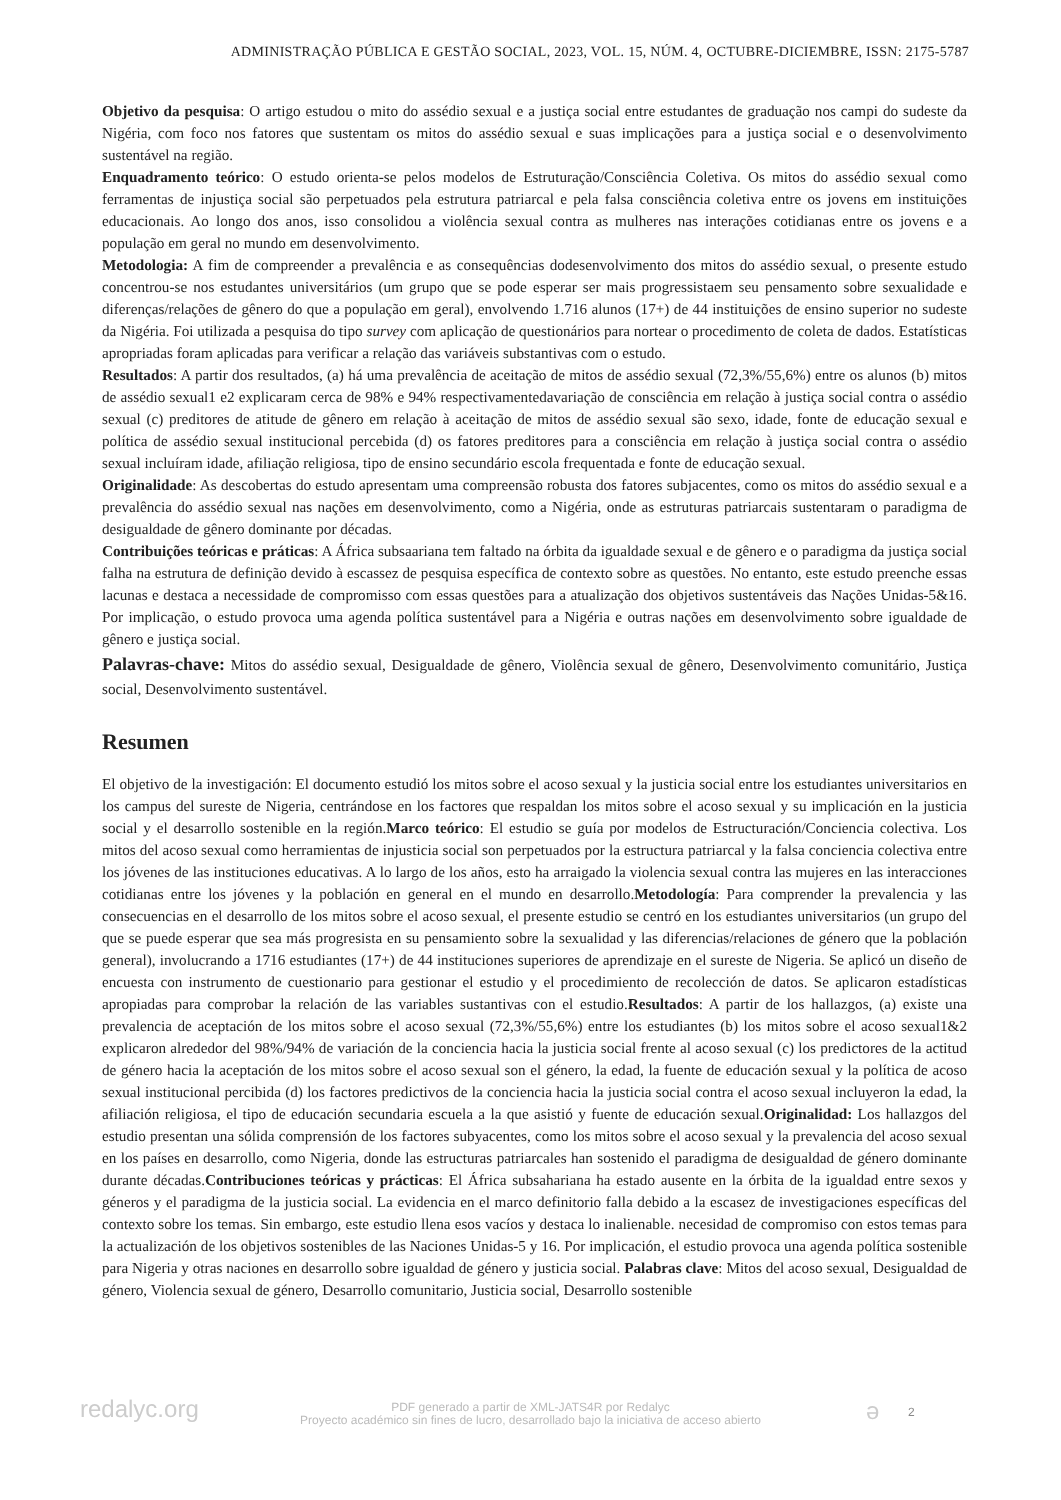ADMINISTRAÇÃO PÚBLICA E GESTÃO SOCIAL, 2023, VOL. 15, NÚM. 4, OCTUBRE-DICIEMBRE, ISSN: 2175-5787
Objetivo da pesquisa: O artigo estudou o mito do assédio sexual e a justiça social entre estudantes de graduação nos campi do sudeste da Nigéria, com foco nos fatores que sustentam os mitos do assédio sexual e suas implicações para a justiça social e o desenvolvimento sustentável na região.
Enquadramento teórico: O estudo orienta-se pelos modelos de Estruturação/Consciência Coletiva. Os mitos do assédio sexual como ferramentas de injustiça social são perpetuados pela estrutura patriarcal e pela falsa consciência coletiva entre os jovens em instituições educacionais. Ao longo dos anos, isso consolidou a violência sexual contra as mulheres nas interações cotidianas entre os jovens e a população em geral no mundo em desenvolvimento.
Metodologia: A fim de compreender a prevalência e as consequências dodesenvolvimento dos mitos do assédio sexual, o presente estudo concentrou-se nos estudantes universitários (um grupo que se pode esperar ser mais progressistaem seu pensamento sobre sexualidade e diferenças/relações de gênero do que a população em geral), envolvendo 1.716 alunos (17+) de 44 instituições de ensino superior no sudeste da Nigéria. Foi utilizada a pesquisa do tipo survey com aplicação de questionários para nortear o procedimento de coleta de dados. Estatísticas apropriadas foram aplicadas para verificar a relação das variáveis substantivas com o estudo.
Resultados: A partir dos resultados, (a) há uma prevalência de aceitação de mitos de assédio sexual (72,3%/55,6%) entre os alunos (b) mitos de assédio sexual1 e2 explicaram cerca de 98% e 94% respectivamentedavariação de consciência em relação à justiça social contra o assédio sexual (c) preditores de atitude de gênero em relação à aceitação de mitos de assédio sexual são sexo, idade, fonte de educação sexual e política de assédio sexual institucional percebida (d) os fatores preditores para a consciência em relação à justiça social contra o assédio sexual incluíram idade, afiliação religiosa, tipo de ensino secundário escola frequentada e fonte de educação sexual.
Originalidade: As descobertas do estudo apresentam uma compreensão robusta dos fatores subjacentes, como os mitos do assédio sexual e a prevalência do assédio sexual nas nações em desenvolvimento, como a Nigéria, onde as estruturas patriarcais sustentaram o paradigma de desigualdade de gênero dominante por décadas.
Contribuições teóricas e práticas: A África subsaariana tem faltado na órbita da igualdade sexual e de gênero e o paradigma da justiça social falha na estrutura de definição devido à escassez de pesquisa específica de contexto sobre as questões. No entanto, este estudo preenche essas lacunas e destaca a necessidade de compromisso com essas questões para a atualização dos objetivos sustentáveis das Nações Unidas-5&16. Por implicação, o estudo provoca uma agenda política sustentável para a Nigéria e outras nações em desenvolvimento sobre igualdade de gênero e justiça social.
Palavras-chave: Mitos do assédio sexual, Desigualdade de gênero, Violência sexual de gênero, Desenvolvimento comunitário, Justiça social, Desenvolvimento sustentável.
Resumen
El objetivo de la investigación: El documento estudió los mitos sobre el acoso sexual y la justicia social entre los estudiantes universitarios en los campus del sureste de Nigeria, centrándose en los factores que respaldan los mitos sobre el acoso sexual y su implicación en la justicia social y el desarrollo sostenible en la región.Marco teórico: El estudio se guía por modelos de Estructuración/Conciencia colectiva. Los mitos del acoso sexual como herramientas de injusticia social son perpetuados por la estructura patriarcal y la falsa conciencia colectiva entre los jóvenes de las instituciones educativas. A lo largo de los años, esto ha arraigado la violencia sexual contra las mujeres en las interacciones cotidianas entre los jóvenes y la población en general en el mundo en desarrollo.Metodología: Para comprender la prevalencia y las consecuencias en el desarrollo de los mitos sobre el acoso sexual, el presente estudio se centró en los estudiantes universitarios (un grupo del que se puede esperar que sea más progresista en su pensamiento sobre la sexualidad y las diferencias/relaciones de género que la población general), involucrando a 1716 estudiantes (17+) de 44 instituciones superiores de aprendizaje en el sureste de Nigeria. Se aplicó un diseño de encuesta con instrumento de cuestionario para gestionar el estudio y el procedimiento de recolección de datos. Se aplicaron estadísticas apropiadas para comprobar la relación de las variables sustantivas con el estudio.Resultados: A partir de los hallazgos, (a) existe una prevalencia de aceptación de los mitos sobre el acoso sexual (72,3%/55,6%) entre los estudiantes (b) los mitos sobre el acoso sexual1&2 explicaron alrededor del 98%/94% de variación de la conciencia hacia la justicia social frente al acoso sexual (c) los predictores de la actitud de género hacia la aceptación de los mitos sobre el acoso sexual son el género, la edad, la fuente de educación sexual y la política de acoso sexual institucional percibida (d) los factores predictivos de la conciencia hacia la justicia social contra el acoso sexual incluyeron la edad, la afiliación religiosa, el tipo de educación secundaria escuela a la que asistió y fuente de educación sexual.Originalidad: Los hallazgos del estudio presentan una sólida comprensión de los factores subyacentes, como los mitos sobre el acoso sexual y la prevalencia del acoso sexual en los países en desarrollo, como Nigeria, donde las estructuras patriarcales han sostenido el paradigma de desigualdad de género dominante durante décadas.Contribuciones teóricas y prácticas: El África subsahariana ha estado ausente en la órbita de la igualdad entre sexos y géneros y el paradigma de la justicia social. La evidencia en el marco definitorio falla debido a la escasez de investigaciones específicas del contexto sobre los temas. Sin embargo, este estudio llena esos vacíos y destaca lo inalienable. necesidad de compromiso con estos temas para la actualización de los objetivos sostenibles de las Naciones Unidas-5 y 16. Por implicación, el estudio provoca una agenda política sostenible para Nigeria y otras naciones en desarrollo sobre igualdad de género y justicia social. Palabras clave: Mitos del acoso sexual, Desigualdad de género, Violencia sexual de género, Desarrollo comunitario, Justicia social, Desarrollo sostenible
redalyc.org
PDF generado a partir de XML-JATS4R por Redalyc
Proyecto académico sin fines de lucro, desarrollado bajo la iniciativa de acceso abierto
ə 2